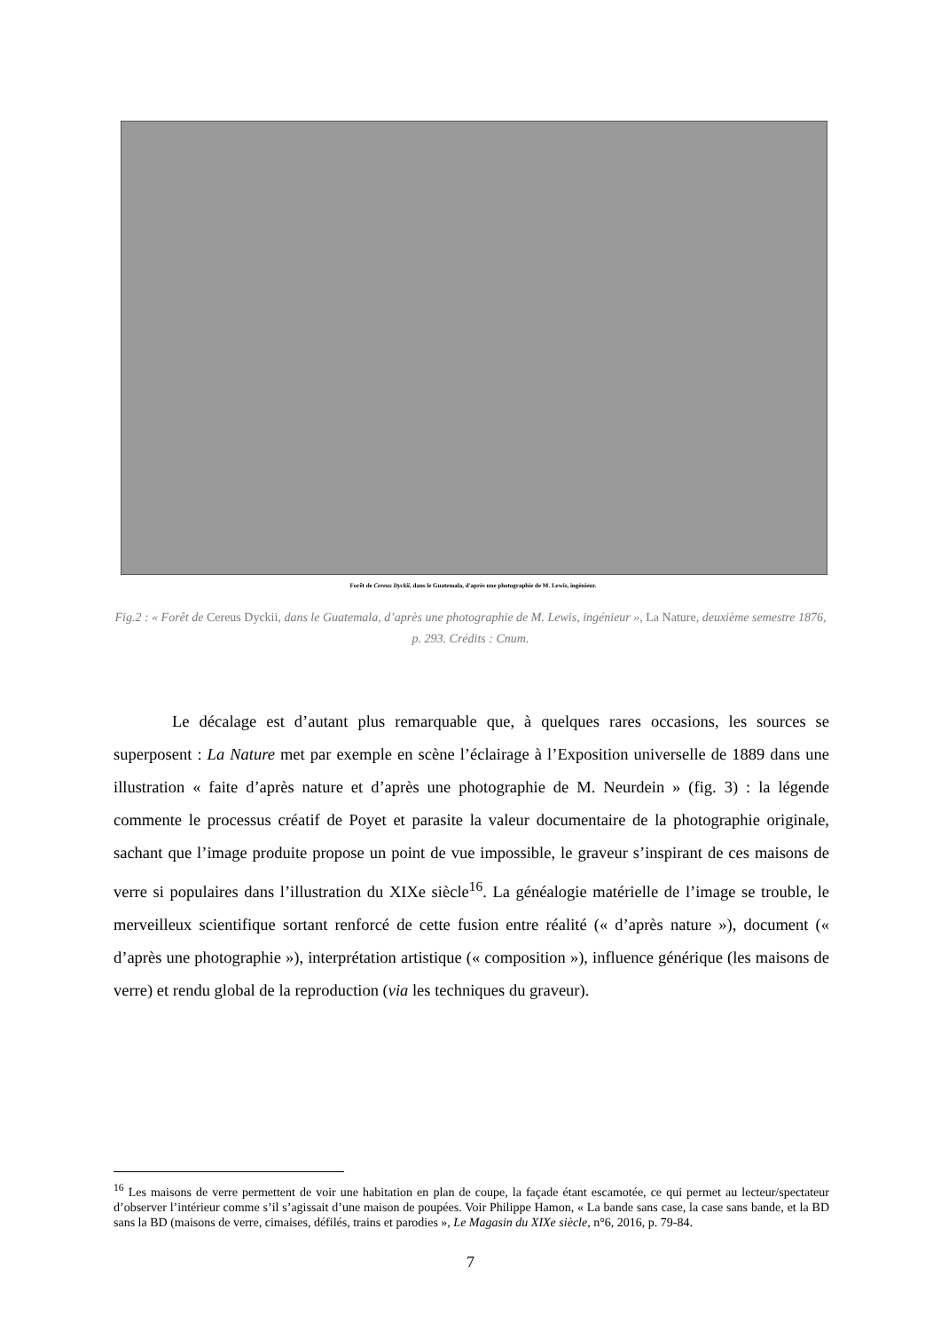Forêt de Cereus Dyckii, dans le Guatemala, d'après une photographie de M. Lewis, ingénieur.
Fig.2 : « Forêt de Cereus Dyckii, dans le Guatemala, d’après une photographie de M. Lewis, ingénieur », La Nature, deuxième semestre 1876, p. 293. Crédits : Cnum.
Le décalage est d’autant plus remarquable que, à quelques rares occasions, les sources se superposent : La Nature met par exemple en scène l’éclairage à l’Exposition universelle de 1889 dans une illustration « faite d’après nature et d’après une photographie de M. Neurdein » (fig. 3) : la légende commente le processus créatif de Poyet et parasite la valeur documentaire de la photographie originale, sachant que l’image produite propose un point de vue impossible, le graveur s’inspirant de ces maisons de verre si populaires dans l’illustration du XIXe siècle<sup>16</sup>. La généalogie matérielle de l’image se trouble, le merveilleux scientifique sortant renforcé de cette fusion entre réalité (« d’après nature »), document (« d’après une photographie »), interprétation artistique (« composition »), influence générique (les maisons de verre) et rendu global de la reproduction (via les techniques du graveur).
<sup>16</sup> Les maisons de verre permettent de voir une habitation en plan de coupe, la façade étant escamotée, ce qui permet au lecteur/spectateur d’observer l’intérieur comme s’il s’agissait d’une maison de poupées. Voir Philippe Hamon, « La bande sans case, la case sans bande, et la BD sans la BD (maisons de verre, cimaises, défilés, trains et parodies », Le Magasin du XIXe siècle, n°6, 2016, p. 79-84.
7